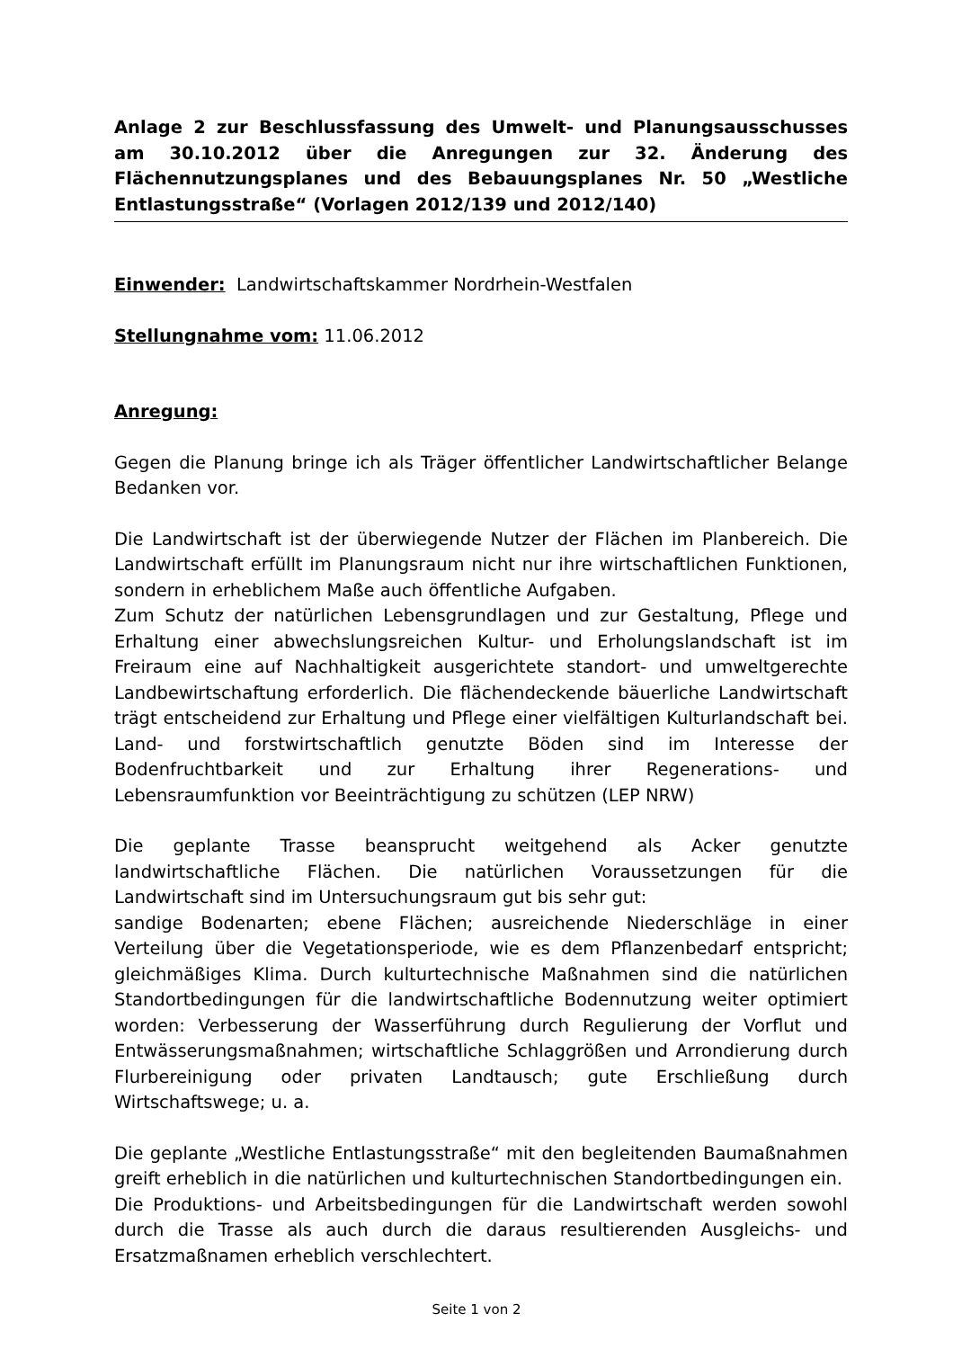Anlage 2 zur Beschlussfassung des Umwelt- und Planungsausschusses am 30.10.2012 über die Anregungen zur 32. Änderung des Flächennutzungsplanes und des Bebauungsplanes Nr. 50 „Westliche Entlastungsstraße“ (Vorlagen 2012/139 und 2012/140)
Einwender: Landwirtschaftskammer Nordrhein-Westfalen
Stellungnahme vom: 11.06.2012
Anregung:
Gegen die Planung bringe ich als Träger öffentlicher Landwirtschaftlicher Belange Bedanken vor.
Die Landwirtschaft ist der überwiegende Nutzer der Flächen im Planbereich. Die Landwirtschaft erfüllt im Planungsraum nicht nur ihre wirtschaftlichen Funktionen, sondern in erheblichem Maße auch öffentliche Aufgaben.
Zum Schutz der natürlichen Lebensgrundlagen und zur Gestaltung, Pflege und Erhaltung einer abwechslungsreichen Kultur- und Erholungslandschaft ist im Freiraum eine auf Nachhaltigkeit ausgerichtete standort- und umweltgerechte Landbewirtschaftung erforderlich. Die flächendeckende bäuerliche Landwirtschaft trägt entscheidend zur Erhaltung und Pflege einer vielfältigen Kulturlandschaft bei. Land- und forstwirtschaftlich genutzte Böden sind im Interesse der Bodenfruchtbarkeit und zur Erhaltung ihrer Regenerations- und Lebensraumfunktion vor Beeinträchtigung zu schützen (LEP NRW)
Die geplante Trasse beansprucht weitgehend als Acker genutzte landwirtschaftliche Flächen. Die natürlichen Voraussetzungen für die Landwirtschaft sind im Untersuchungsraum gut bis sehr gut:
sandige Bodenarten; ebene Flächen; ausreichende Niederschläge in einer Verteilung über die Vegetationsperiode, wie es dem Pflanzenbedarf entspricht; gleichmäßiges Klima. Durch kulturtechnische Maßnahmen sind die natürlichen Standortbedingungen für die landwirtschaftliche Bodennutzung weiter optimiert worden: Verbesserung der Wasserführung durch Regulierung der Vorflut und Entwässerungsmaßnahmen; wirtschaftliche Schlaggrößen und Arrondierung durch Flurbereinigung oder privaten Landtausch; gute Erschließung durch Wirtschaftswege; u. a.
Die geplante „Westliche Entlastungsstraße“ mit den begleitenden Baumaßnahmen greift erheblich in die natürlichen und kulturtechnischen Standortbedingungen ein.
Die Produktions- und Arbeitsbedingungen für die Landwirtschaft werden sowohl durch die Trasse als auch durch die daraus resultierenden Ausgleichs- und Ersatzmaßnamen erheblich verschlechtert.
Seite 1 von 2